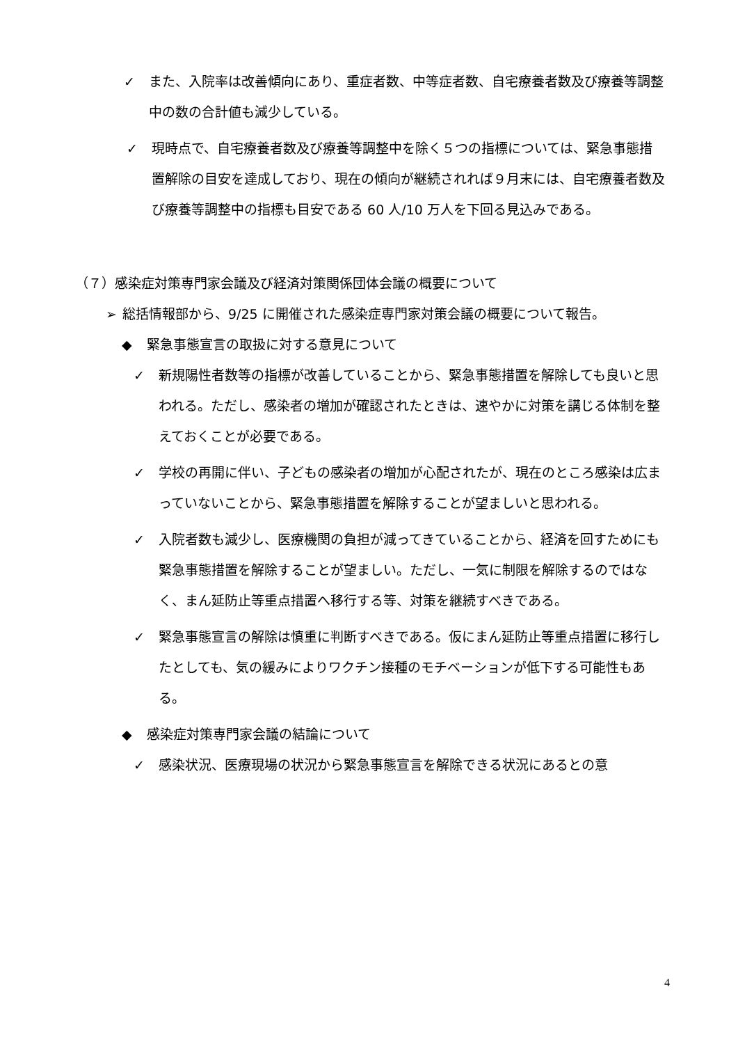✓ また、入院率は改善傾向にあり、重症者数、中等症者数、自宅療養者数及び療養等調整中の数の合計値も減少している。
✓ 現時点で、自宅療養者数及び療養等調整中を除く５つの指標については、緊急事態措置解除の目安を達成しており、現在の傾向が継続されれば９月末には、自宅療養者数及び療養等調整中の指標も目安である 60 人/10 万人を下回る見込みである。
（７）感染症対策専門家会議及び経済対策関係団体会議の概要について
➢ 総括情報部から、9/25 に開催された感染症専門家対策会議の概要について報告。
◆ 緊急事態宣言の取扱に対する意見について
✓ 新規陽性者数等の指標が改善していることから、緊急事態措置を解除しても良いと思われる。ただし、感染者の増加が確認されたときは、速やかに対策を講じる体制を整えておくことが必要である。
✓ 学校の再開に伴い、子どもの感染者の増加が心配されたが、現在のところ感染は広まっていないことから、緊急事態措置を解除することが望ましいと思われる。
✓ 入院者数も減少し、医療機関の負担が減ってきていることから、経済を回すためにも緊急事態措置を解除することが望ましい。ただし、一気に制限を解除するのではなく、まん延防止等重点措置へ移行する等、対策を継続すべきである。
✓ 緊急事態宣言の解除は慎重に判断すべきである。仮にまん延防止等重点措置に移行したとしても、気の緩みによりワクチン接種のモチベーションが低下する可能性もある。
◆ 感染症対策専門家会議の結論について
✓ 感染状況、医療現場の状況から緊急事態宣言を解除できる状況にあるとの意
4